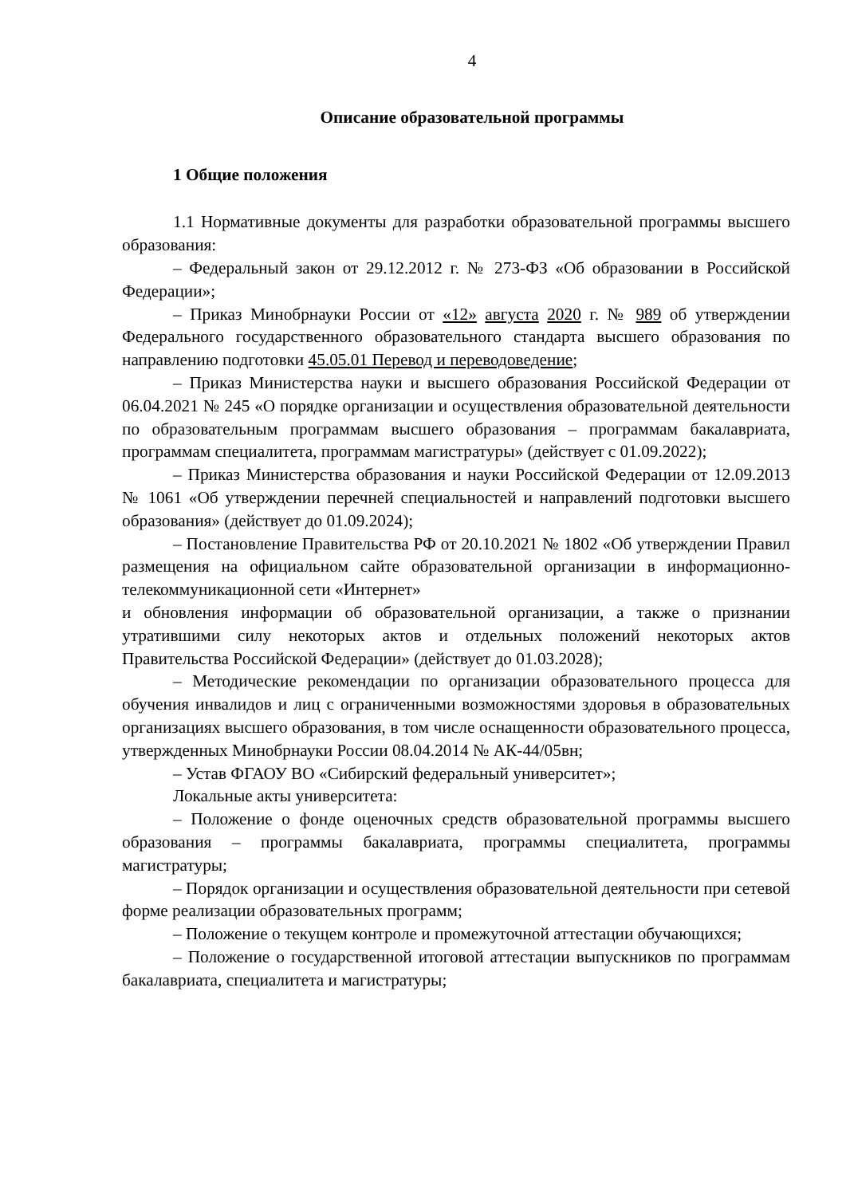4
Описание образовательной программы
1 Общие положения
1.1 Нормативные документы для разработки образовательной программы высшего образования:
– Федеральный закон от 29.12.2012 г. № 273-ФЗ «Об образовании в Российской Федерации»;
– Приказ Минобрнауки России от «12» августа 2020 г. № 989 об утверждении Федерального государственного образовательного стандарта высшего образования по направлению подготовки 45.05.01 Перевод и переводоведение;
– Приказ Министерства науки и высшего образования Российской Федерации от 06.04.2021 № 245 «О порядке организации и осуществления образовательной деятельности по образовательным программам высшего образования – программам бакалавриата, программам специалитета, программам магистратуры» (действует с 01.09.2022);
– Приказ Министерства образования и науки Российской Федерации от 12.09.2013 № 1061 «Об утверждении перечней специальностей и направлений подготовки высшего образования» (действует до 01.09.2024);
– Постановление Правительства РФ от 20.10.2021 № 1802 «Об утверждении Правил размещения на официальном сайте образовательной организации в информационно-телекоммуникационной сети «Интернет»
и обновления информации об образовательной организации, а также о признании утратившими силу некоторых актов и отдельных положений некоторых актов Правительства Российской Федерации» (действует до 01.03.2028);
– Методические рекомендации по организации образовательного процесса для обучения инвалидов и лиц с ограниченными возможностями здоровья в образовательных организациях высшего образования, в том числе оснащенности образовательного процесса, утвержденных Минобрнауки России 08.04.2014 № АК-44/05вн;
– Устав ФГАОУ ВО «Сибирский федеральный университет»;
Локальные акты университета:
– Положение о фонде оценочных средств образовательной программы высшего образования – программы бакалавриата, программы специалитета, программы магистратуры;
– Порядок организации и осуществления образовательной деятельности при сетевой форме реализации образовательных программ;
– Положение о текущем контроле и промежуточной аттестации обучающихся;
– Положение о государственной итоговой аттестации выпускников по программам бакалавриата, специалитета и магистратуры;